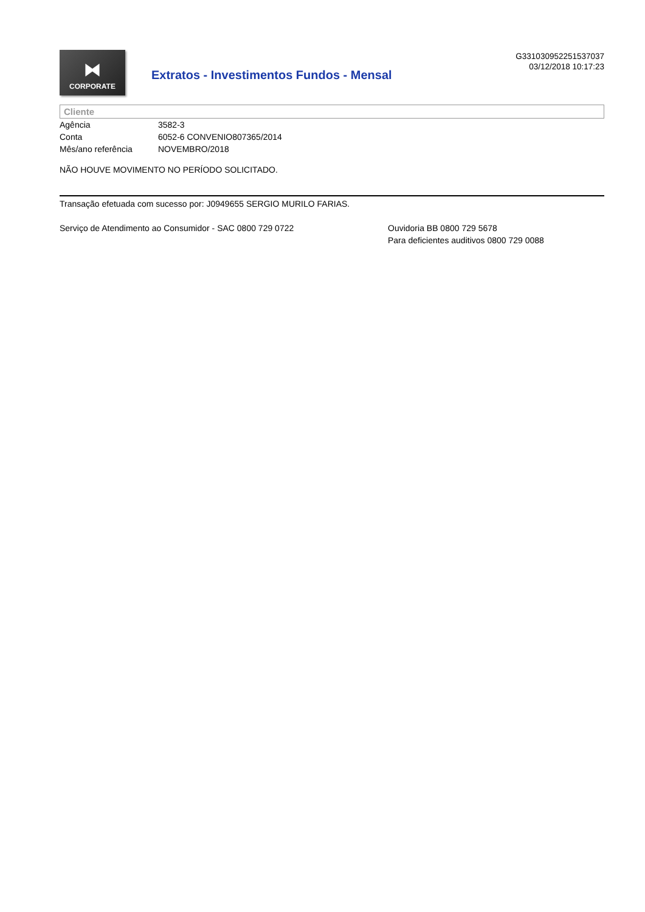⧓
CORPORATE
Extratos - Investimentos Fundos - Mensal
G331030952251537037
03/12/2018 10:17:23
Cliente
| Agência | 3582-3 |
| Conta | 6052-6 CONVENIO807365/2014 |
| Mês/ano referência | NOVEMBRO/2018 |
NÃO HOUVE MOVIMENTO NO PERÍODO SOLICITADO.
Transação efetuada com sucesso por: J0949655 SERGIO MURILO FARIAS.
Serviço de Atendimento ao Consumidor - SAC 0800 729 0722 Ouvidoria BB 0800 729 5678
Para deficientes auditivos 0800 729 0088